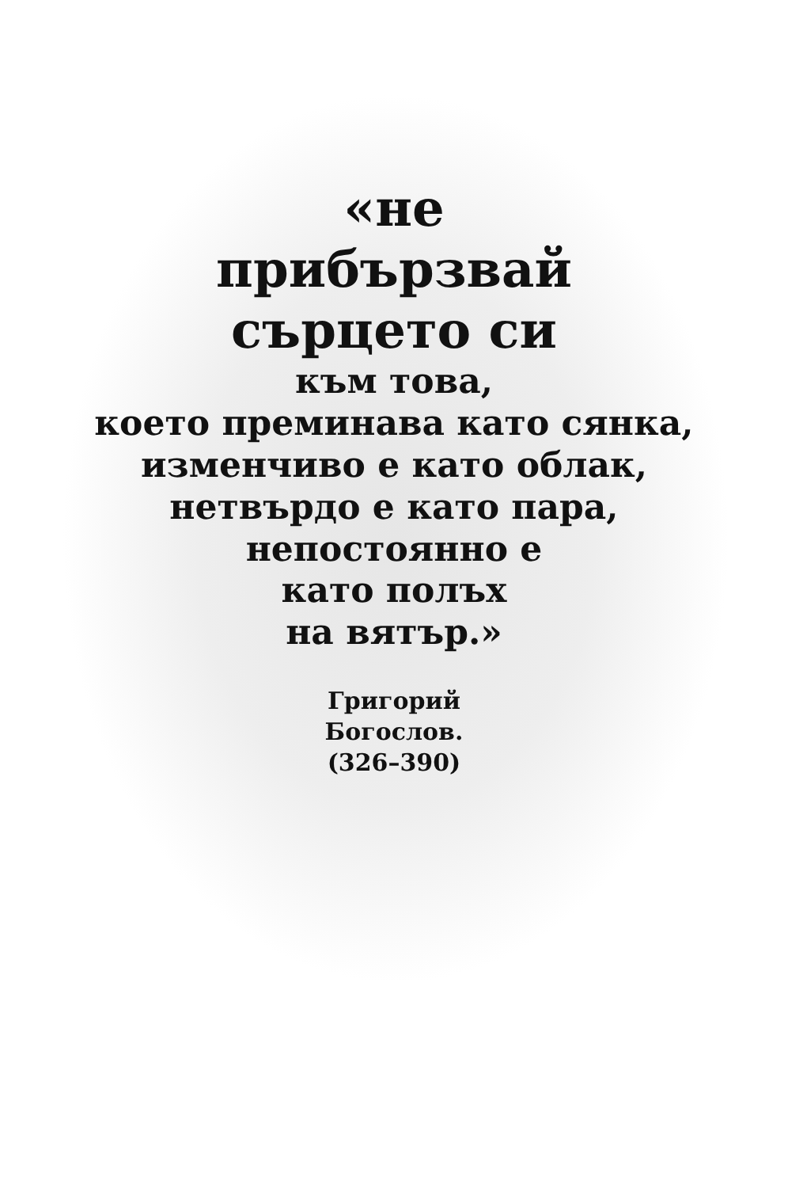«не
прибързвай
сърцето си
към това,
което преминава като сянка,
изменчиво е като облак,
нетвърдо е като пара,
непостоянно е
като полъх
на вятър.»
Григорий
Богослов.
(326–390)